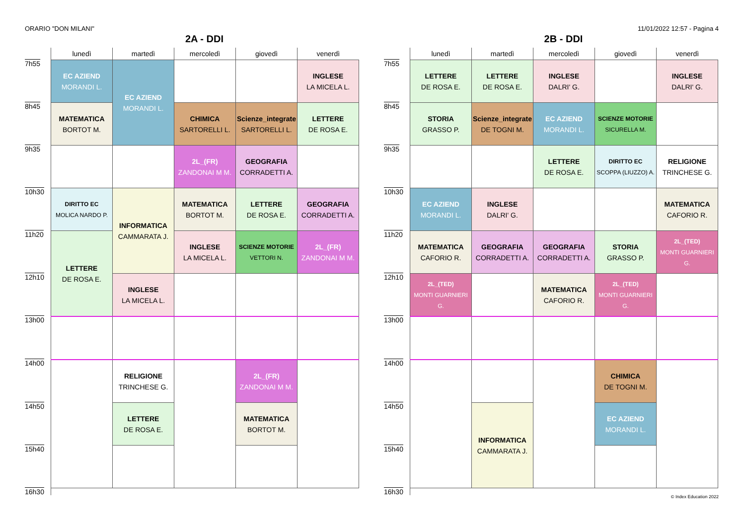ORARIO "DON MILANI" 11/01/2022 12:57 - Pagina 4
2A - DDI
| | lunedì | martedì | mercoledì | giovedì | venerdì |
| --- | --- | --- | --- | --- | --- |
| 7h55 | EC AZIEND MORANDI L. | EC AZIEND MORANDI L. | | | INGLESE LA MICELA L. |
| 8h45 | MATEMATICA BORTOT M. | | CHIMICA SARTORELLI L. | Scienze_integrate SARTORELLI L. | LETTERE DE ROSA E. |
| 9h35 | | | 2L_(FR) ZANDONAI M M. | GEOGRAFIA CORRADETTI A. | |
| 10h30 | DIRITTO EC MOLICA NARDO P. | INFORMATICA CAMMARATA J. | MATEMATICA BORTOT M. | LETTERE DE ROSA E. | GEOGRAFIA CORRADETTI A. |
| 11h20 | LETTERE DE ROSA E. | | INGLESE LA MICELA L. | SCIENZE MOTORIE VETTORI N. | 2L_(FR) ZANDONAI M M. |
| 12h10 | | INGLESE LA MICELA L. | | | |
| 13h00 | | | | | |
| 14h00 | | RELIGIONE TRINCHESE G. | | 2L_(FR) ZANDONAI M M. | |
| 14h50 | | LETTERE DE ROSA E. | | MATEMATICA BORTOT M. | |
| 15h40 | | | | | |
| 16h30 | | | | | |
2B - DDI
| | lunedì | martedì | mercoledì | giovedì | venerdì |
| --- | --- | --- | --- | --- | --- |
| 7h55 | LETTERE DE ROSA E. | LETTERE DE ROSA E. | INGLESE DALRI' G. | | INGLESE DALRI' G. |
| 8h45 | STORIA GRASSO P. | Scienze_integrate DE TOGNI M. | EC AZIEND MORANDI L. | SCIENZE MOTORIE SICURELLA M. | |
| 9h35 | | | LETTERE DE ROSA E. | DIRITTO EC SCOPPA (LIUZZO) A. | RELIGIONE TRINCHESE G. |
| 10h30 | EC AZIEND MORANDI L. | INGLESE DALRI' G. | | | MATEMATICA CAFORIO R. |
| 11h20 | MATEMATICA CAFORIO R. | GEOGRAFIA CORRADETTI A. | GEOGRAFIA CORRADETTI A. | STORIA GRASSO P. | 2L_(TED) MONTI GUARNIERI G. |
| 12h10 | 2L_(TED) MONTI GUARNIERI G. | | MATEMATICA CAFORIO R. | 2L_(TED) MONTI GUARNIERI G. | |
| 13h00 | | | | | |
| 14h00 | | | | CHIMICA DE TOGNI M. | |
| 14h50 | | INFORMATICA CAMMARATA J. | | EC AZIEND MORANDI L. | |
| 15h40 | | | | | |
| 16h30 | | | | | |
© Index Education 2022